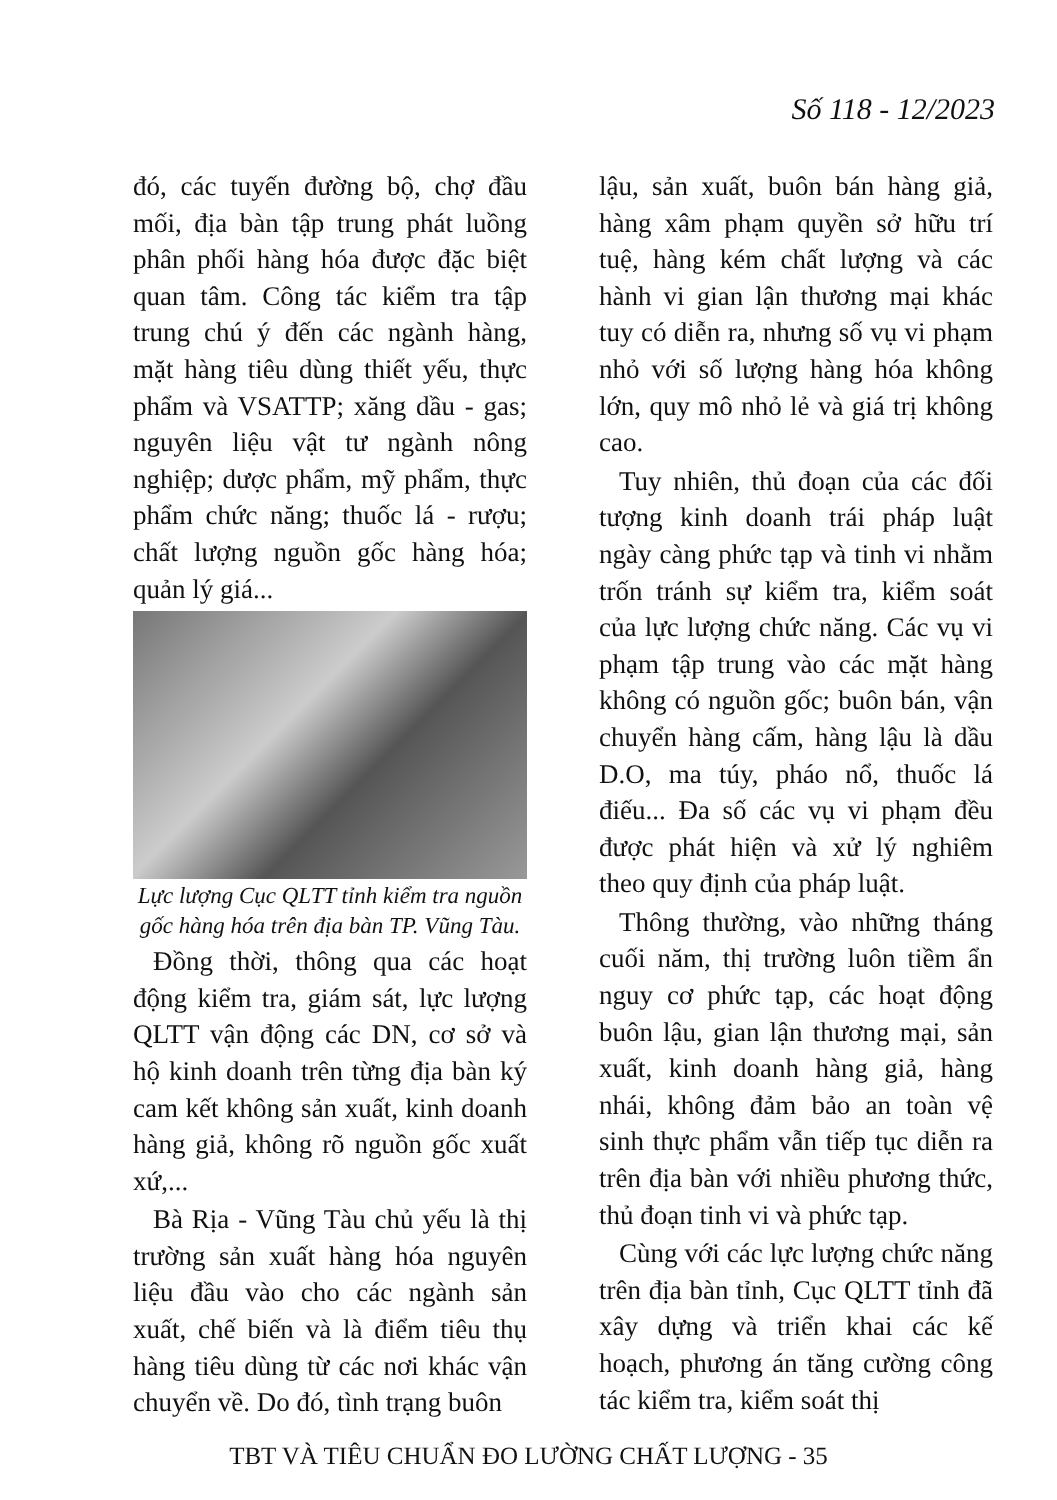Số 118 - 12/2023
đó, các tuyến đường bộ, chợ đầu mối, địa bàn tập trung phát luồng phân phối hàng hóa được đặc biệt quan tâm. Công tác kiểm tra tập trung chú ý đến các ngành hàng, mặt hàng tiêu dùng thiết yếu, thực phẩm và VSATTP; xăng dầu - gas; nguyên liệu vật tư ngành nông nghiệp; dược phẩm, mỹ phẩm, thực phẩm chức năng; thuốc lá - rượu; chất lượng nguồn gốc hàng hóa; quản lý giá...
Lực lượng Cục QLTT tỉnh kiểm tra nguồn gốc hàng hóa trên địa bàn TP. Vũng Tàu.
Đồng thời, thông qua các hoạt động kiểm tra, giám sát, lực lượng QLTT vận động các DN, cơ sở và hộ kinh doanh trên từng địa bàn ký cam kết không sản xuất, kinh doanh hàng giả, không rõ nguồn gốc xuất xứ,...
Bà Rịa - Vũng Tàu chủ yếu là thị trường sản xuất hàng hóa nguyên liệu đầu vào cho các ngành sản xuất, chế biến và là điểm tiêu thụ hàng tiêu dùng từ các nơi khác vận chuyển về. Do đó, tình trạng buôn
lậu, sản xuất, buôn bán hàng giả, hàng xâm phạm quyền sở hữu trí tuệ, hàng kém chất lượng và các hành vi gian lận thương mại khác tuy có diễn ra, nhưng số vụ vi phạm nhỏ với số lượng hàng hóa không lớn, quy mô nhỏ lẻ và giá trị không cao.
Tuy nhiên, thủ đoạn của các đối tượng kinh doanh trái pháp luật ngày càng phức tạp và tinh vi nhằm trốn tránh sự kiểm tra, kiểm soát của lực lượng chức năng. Các vụ vi phạm tập trung vào các mặt hàng không có nguồn gốc; buôn bán, vận chuyển hàng cấm, hàng lậu là dầu D.O, ma túy, pháo nổ, thuốc lá điếu... Đa số các vụ vi phạm đều được phát hiện và xử lý nghiêm theo quy định của pháp luật.
Thông thường, vào những tháng cuối năm, thị trường luôn tiềm ẩn nguy cơ phức tạp, các hoạt động buôn lậu, gian lận thương mại, sản xuất, kinh doanh hàng giả, hàng nhái, không đảm bảo an toàn vệ sinh thực phẩm vẫn tiếp tục diễn ra trên địa bàn với nhiều phương thức, thủ đoạn tinh vi và phức tạp.
Cùng với các lực lượng chức năng trên địa bàn tỉnh, Cục QLTT tỉnh đã xây dựng và triển khai các kế hoạch, phương án tăng cường công tác kiểm tra, kiểm soát thị
TBT VÀ TIÊU CHUẨN ĐO LƯỜNG CHẤT LƯỢNG - 35